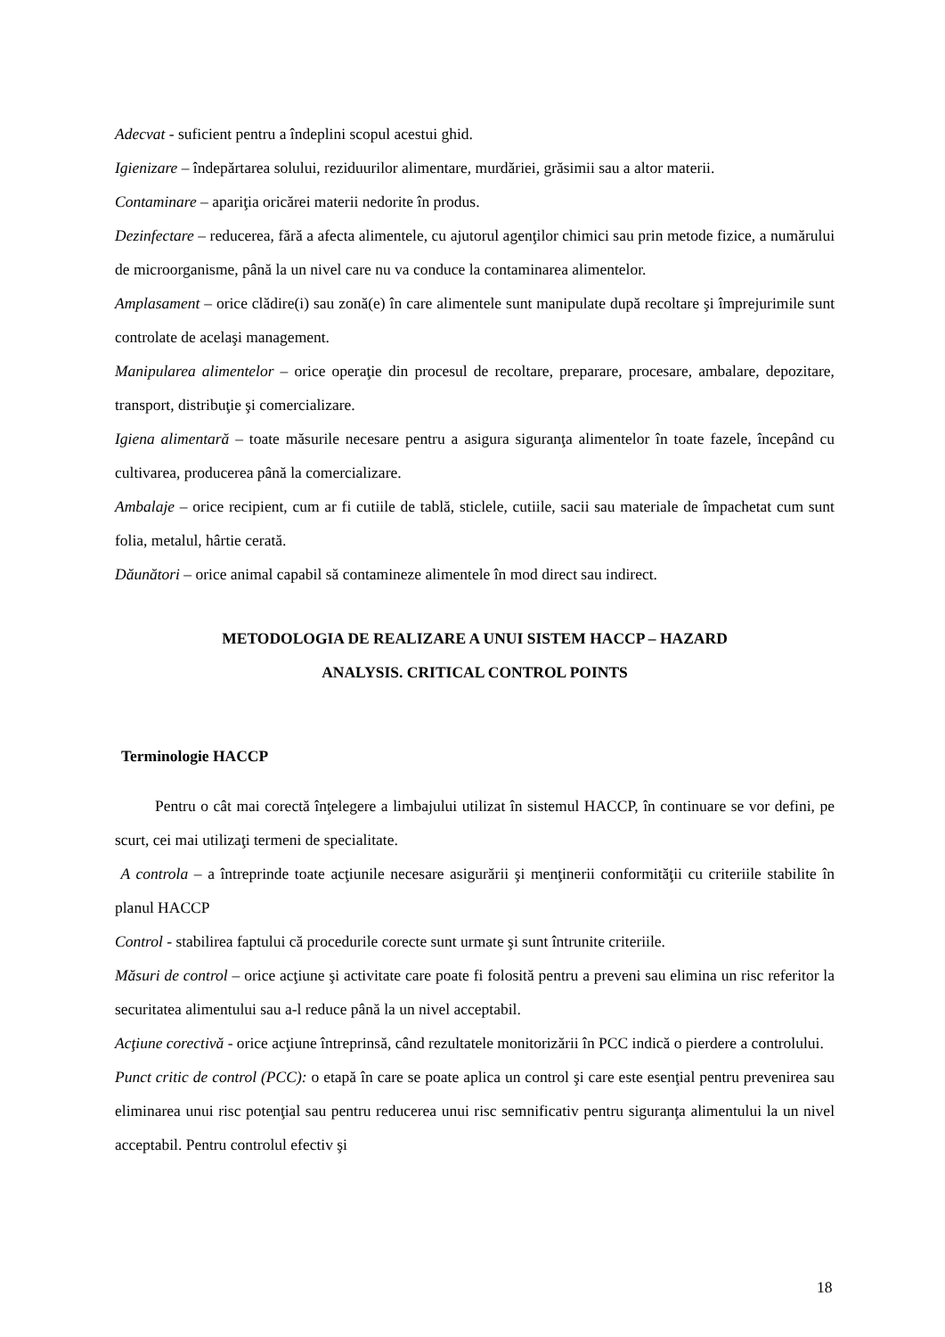Adecvat - suficient pentru a îndeplini scopul acestui ghid.
Igienizare – îndepărtarea solului, reziduurilor alimentare, murdăriei, grăsimii sau a altor materii.
Contaminare – apariţia oricărei materii nedorite în produs.
Dezinfectare – reducerea, fără a afecta alimentele, cu ajutorul agenţilor chimici sau prin metode fizice, a numărului de microorganisme, până la un nivel care nu va conduce la contaminarea alimentelor.
Amplasament – orice clădire(i) sau zonă(e) în care alimentele sunt manipulate după recoltare şi împrejurimile sunt controlate de acelaşi management.
Manipularea alimentelor – orice operaţie din procesul de recoltare, preparare, procesare, ambalare, depozitare, transport, distribuţie şi comercializare.
Igiena alimentară – toate măsurile necesare pentru a asigura siguranţa alimentelor în toate fazele, începând cu cultivarea, producerea până la comercializare.
Ambalaje – orice recipient, cum ar fi cutiile de tablă, sticlele, cutiile, sacii sau materiale de împachetat cum sunt folia, metalul, hârtie cerată.
Dăunători – orice animal capabil să contamineze alimentele în mod direct sau indirect.
METODOLOGIA DE REALIZARE A UNUI SISTEM HACCP – HAZARD
ANALYSIS. CRITICAL CONTROL POINTS
Terminologie HACCP
Pentru o cât mai corectă înţelegere a limbajului utilizat în sistemul HACCP, în continuare se vor defini, pe scurt, cei mai utilizaţi termeni de specialitate.
A controla – a întreprinde toate acţiunile necesare asigurării şi menţinerii conformităţii cu criteriile stabilite în planul HACCP
Control - stabilirea faptului că procedurile corecte sunt urmate şi sunt întrunite criteriile.
Măsuri de control – orice acţiune şi activitate care poate fi folosită pentru a preveni sau elimina un risc referitor la securitatea alimentului sau a-l reduce până la un nivel acceptabil.
Acţiune corectivă - orice acţiune întreprinsă, când rezultatele monitorizării în PCC indică o pierdere a controlului.
Punct critic de control (PCC): o etapă în care se poate aplica un control şi care este esenţial pentru prevenirea sau eliminarea unui risc potenţial sau pentru reducerea unui risc semnificativ pentru siguranţa alimentului la un nivel acceptabil. Pentru controlul efectiv şi
18